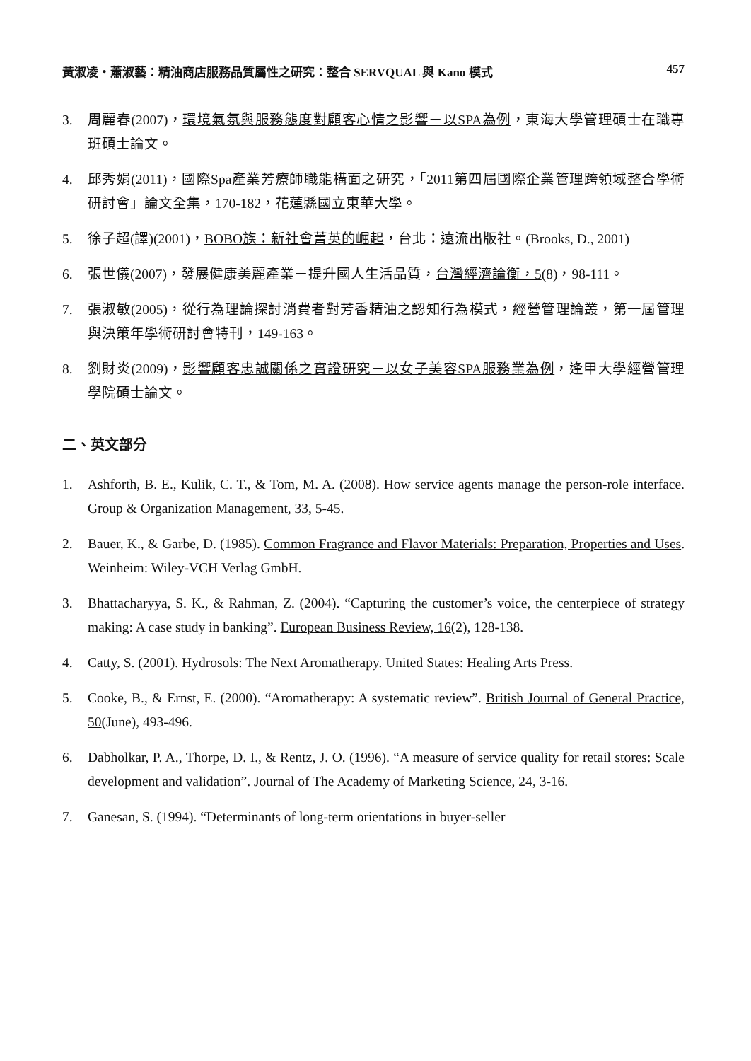黃淑凌‧蕭淑藝：精油商店服務品質屬性之研究：整合 SERVQUAL 與 Kano 模式 457
3. 周麗春(2007)，環境氣氛與服務態度對顧客心情之影響－以SPA為例，東海大學管理碩士在職專班碩士論文。
4. 邱秀娟(2011)，國際Spa產業芳療師職能構面之研究，「2011第四屆國際企業管理跨領域整合學術研討會」論文全集，170-182，花蓮縣國立東華大學。
5. 徐子超(譯)(2001)，BOBO族：新社會菁英的崛起，台北：遠流出版社。(Brooks, D., 2001)
6. 張世儀(2007)，發展健康美麗產業－提升國人生活品質，台灣經濟論衡，5(8)，98-111。
7. 張淑敏(2005)，從行為理論探討消費者對芳香精油之認知行為模式，經營管理論叢，第一屆管理與決策年學術研討會特刊，149-163。
8. 劉財炎(2009)，影響顧客忠誠關係之實證研究－以女子美容SPA服務業為例，逢甲大學經營管理學院碩士論文。
二、英文部分
1. Ashforth, B. E., Kulik, C. T., & Tom, M. A. (2008). How service agents manage the person-role interface. Group & Organization Management, 33, 5-45.
2. Bauer, K., & Garbe, D. (1985). Common Fragrance and Flavor Materials: Preparation, Properties and Uses. Weinheim: Wiley-VCH Verlag GmbH.
3. Bhattacharyya, S. K., & Rahman, Z. (2004). “Capturing the customer’s voice, the centerpiece of strategy making: A case study in banking”. European Business Review, 16(2), 128-138.
4. Catty, S. (2001). Hydrosols: The Next Aromatherapy. United States: Healing Arts Press.
5. Cooke, B., & Ernst, E. (2000). “Aromatherapy: A systematic review”. British Journal of General Practice, 50(June), 493-496.
6. Dabholkar, P. A., Thorpe, D. I., & Rentz, J. O. (1996). “A measure of service quality for retail stores: Scale development and validation”. Journal of The Academy of Marketing Science, 24, 3-16.
7. Ganesan, S. (1994). “Determinants of long-term orientations in buyer-seller